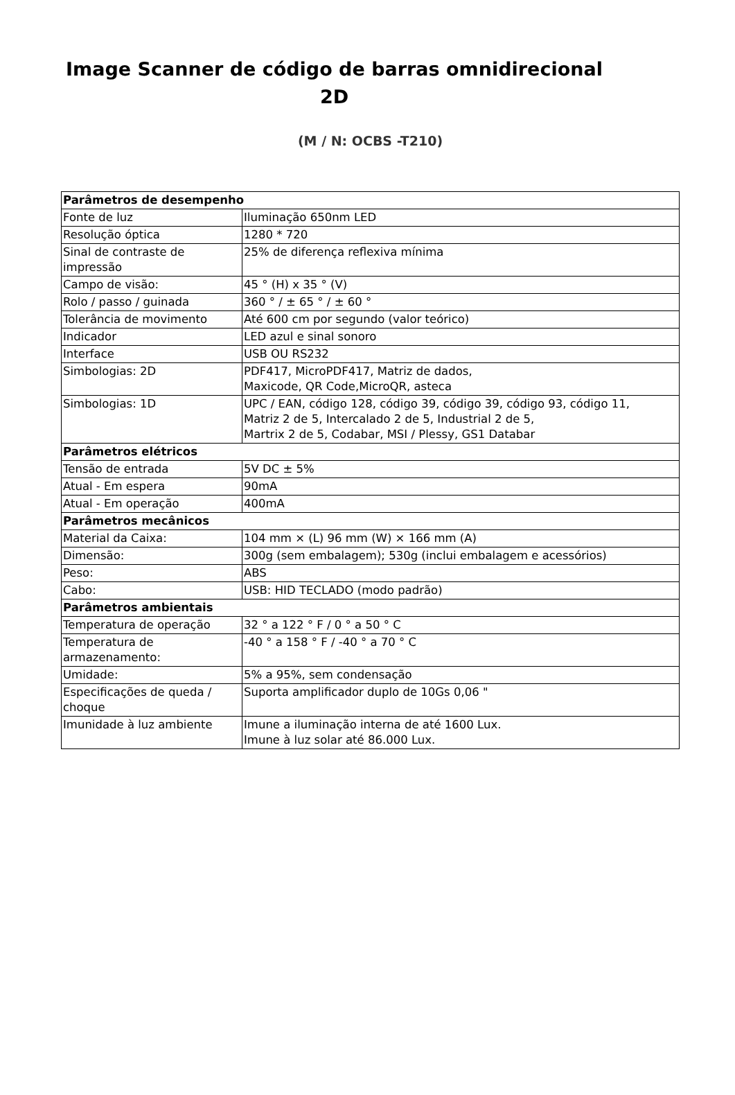Image Scanner de código de barras omnidirecional
2D
(M / N: OCBS -T210)
| Parâmetros de desempenho | |
| Fonte de luz | Iluminação 650nm LED |
| Resolução óptica | 1280 * 720 |
| Sinal de contraste de impressão | 25% de diferença reflexiva mínima |
| Campo de visão: | 45 ° (H) x 35 ° (V) |
| Rolo / passo / guinada | 360 ° / ± 65 ° / ± 60 ° |
| Tolerância de movimento | Até 600 cm por segundo (valor teórico) |
| Indicador | LED azul e sinal sonoro |
| Interface | USB OU RS232 |
| Simbologias: 2D | PDF417, MicroPDF417, Matriz de dados, Maxicode, QR Code,MicroQR, asteca |
| Simbologias: 1D | UPC / EAN, código 128, código 39, código 39, código 93, código 11, Matriz 2 de 5, Intercalado 2 de 5, Industrial 2 de 5, Martrix 2 de 5, Codabar, MSI / Plessy, GS1 Databar |
| Parâmetros elétricos | |
| Tensão de entrada | 5V DC ± 5% |
| Atual - Em espera | 90mA |
| Atual - Em operação | 400mA |
| Parâmetros mecânicos | |
| Material da Caixa: | 104 mm × (L) 96 mm (W) × 166 mm (A) |
| Dimensão: | 300g (sem embalagem); 530g (inclui embalagem e acessórios) |
| Peso: | ABS |
| Cabo: | USB: HID TECLADO (modo padrão) |
| Parâmetros ambientais | |
| Temperatura de operação | 32 ° a 122 ° F / 0 ° a 50 ° C |
| Temperatura de armazenamento: | -40 ° a 158 ° F / -40 ° a 70 ° C |
| Umidade: | 5% a 95%, sem condensação |
| Especificações de queda / choque | Suporta amplificador duplo de 10Gs 0,06 " |
| Imunidade à luz ambiente | Imune a iluminação interna de até 1600 Lux. Imune à luz solar até 86.000 Lux. |